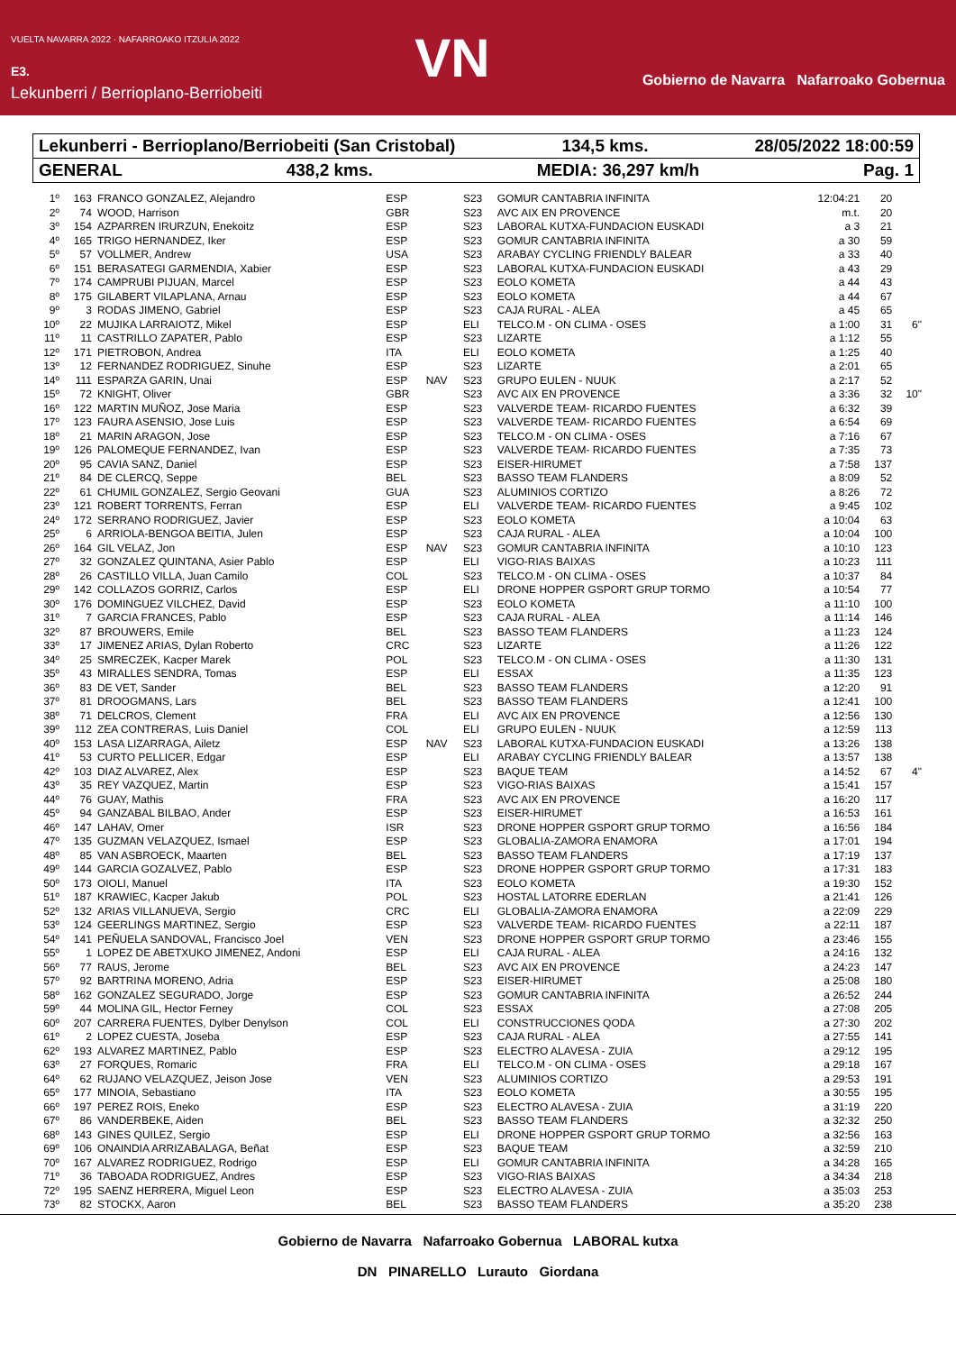VUELTA NAVARRA 2022 · NAFARROAKO ITZULIA 2022
E3.
Lekunberri / Berrioplano-Berriobeiti
VN
Gobierno de Navarra Nafarroako Gobernua
Lekunberri - Berrioplano/Berriobeiti (San Cristobal) 134,5 kms. 28/05/2022 18:00:59
GENERAL 438,2 kms. MEDIA: 36,297 km/h Pag. 1
| 1º | 163 | FRANCO GONZALEZ, Alejandro | ESP | | S23 | GOMUR CANTABRIA INFINITA | 12:04:21 | 20 | |
| 2º | 74 | WOOD, Harrison | GBR | | S23 | AVC AIX EN PROVENCE | m.t. | 20 | |
| 3º | 154 | AZPARREN IRURZUN, Enekoitz | ESP | | S23 | LABORAL KUTXA-FUNDACION EUSKADI | a 3 | 21 | |
| 4º | 165 | TRIGO HERNANDEZ, Iker | ESP | | S23 | GOMUR CANTABRIA INFINITA | a 30 | 59 | |
| 5º | 57 | VOLLMER, Andrew | USA | | S23 | ARABAY CYCLING FRIENDLY BALEAR | a 33 | 40 | |
| 6º | 151 | BERASATEGI GARMENDIA, Xabier | ESP | | S23 | LABORAL KUTXA-FUNDACION EUSKADI | a 43 | 29 | |
| 7º | 174 | CAMPRUBI PIJUAN, Marcel | ESP | | S23 | EOLO KOMETA | a 44 | 43 | |
| 8º | 175 | GILABERT VILAPLANA, Arnau | ESP | | S23 | EOLO KOMETA | a 44 | 67 | |
| 9º | 3 | RODAS JIMENO, Gabriel | ESP | | S23 | CAJA RURAL - ALEA | a 45 | 65 | |
| 10º | 22 | MUJIKA LARRAIOTZ, Mikel | ESP | | ELI | TELCO.M - ON CLIMA - OSES | a 1:00 | 31 | 6" |
| 11º | 11 | CASTRILLO ZAPATER, Pablo | ESP | | S23 | LIZARTE | a 1:12 | 55 | |
| 12º | 171 | PIETROBON, Andrea | ITA | | ELI | EOLO KOMETA | a 1:25 | 40 | |
| 13º | 12 | FERNANDEZ RODRIGUEZ, Sinuhe | ESP | | S23 | LIZARTE | a 2:01 | 65 | |
| 14º | 111 | ESPARZA GARIN, Unai | ESP | NAV | S23 | GRUPO EULEN - NUUK | a 2:17 | 52 | |
| 15º | 72 | KNIGHT, Oliver | GBR | | S23 | AVC AIX EN PROVENCE | a 3:36 | 32 | 10" |
| 16º | 122 | MARTIN MUÑOZ, Jose Maria | ESP | | S23 | VALVERDE TEAM- RICARDO FUENTES | a 6:32 | 39 | |
| 17º | 123 | FAURA ASENSIO, Jose Luis | ESP | | S23 | VALVERDE TEAM- RICARDO FUENTES | a 6:54 | 69 | |
| 18º | 21 | MARIN ARAGON, Jose | ESP | | S23 | TELCO.M - ON CLIMA - OSES | a 7:16 | 67 | |
| 19º | 126 | PALOMEQUE FERNANDEZ, Ivan | ESP | | S23 | VALVERDE TEAM- RICARDO FUENTES | a 7:35 | 73 | |
| 20º | 95 | CAVIA SANZ, Daniel | ESP | | S23 | EISER-HIRUMET | a 7:58 | 137 | |
| 21º | 84 | DE CLERCQ, Seppe | BEL | | S23 | BASSO TEAM FLANDERS | a 8:09 | 52 | |
| 22º | 61 | CHUMIL GONZALEZ, Sergio Geovani | GUA | | S23 | ALUMINIOS CORTIZO | a 8:26 | 72 | |
| 23º | 121 | ROBERT TORRENTS, Ferran | ESP | | ELI | VALVERDE TEAM- RICARDO FUENTES | a 9:45 | 102 | |
| 24º | 172 | SERRANO RODRIGUEZ, Javier | ESP | | S23 | EOLO KOMETA | a 10:04 | 63 | |
| 25º | 6 | ARRIOLA-BENGOA BEITIA, Julen | ESP | | S23 | CAJA RURAL - ALEA | a 10:04 | 100 | |
| 26º | 164 | GIL VELAZ, Jon | ESP | NAV | S23 | GOMUR CANTABRIA INFINITA | a 10:10 | 123 | |
| 27º | 32 | GONZALEZ QUINTANA, Asier Pablo | ESP | | ELI | VIGO-RIAS BAIXAS | a 10:23 | 111 | |
| 28º | 26 | CASTILLO VILLA, Juan Camilo | COL | | S23 | TELCO.M - ON CLIMA - OSES | a 10:37 | 84 | |
| 29º | 142 | COLLAZOS GORRIZ, Carlos | ESP | | ELI | DRONE HOPPER GSPORT GRUP TORMO | a 10:54 | 77 | |
| 30º | 176 | DOMINGUEZ VILCHEZ, David | ESP | | S23 | EOLO KOMETA | a 11:10 | 100 | |
| 31º | 7 | GARCIA FRANCES, Pablo | ESP | | S23 | CAJA RURAL - ALEA | a 11:14 | 146 | |
| 32º | 87 | BROUWERS, Emile | BEL | | S23 | BASSO TEAM FLANDERS | a 11:23 | 124 | |
| 33º | 17 | JIMENEZ ARIAS, Dylan Roberto | CRC | | S23 | LIZARTE | a 11:26 | 122 | |
| 34º | 25 | SMRECZEK, Kacper Marek | POL | | S23 | TELCO.M - ON CLIMA - OSES | a 11:30 | 131 | |
| 35º | 43 | MIRALLES SENDRA, Tomas | ESP | | ELI | ESSAX | a 11:35 | 123 | |
| 36º | 83 | DE VET, Sander | BEL | | S23 | BASSO TEAM FLANDERS | a 12:20 | 91 | |
| 37º | 81 | DROOGMANS, Lars | BEL | | S23 | BASSO TEAM FLANDERS | a 12:41 | 100 | |
| 38º | 71 | DELCROS, Clement | FRA | | ELI | AVC AIX EN PROVENCE | a 12:56 | 130 | |
| 39º | 112 | ZEA CONTRERAS, Luis Daniel | COL | | ELI | GRUPO EULEN - NUUK | a 12:59 | 113 | |
| 40º | 153 | LASA LIZARRAGA, Ailetz | ESP | NAV | S23 | LABORAL KUTXA-FUNDACION EUSKADI | a 13:26 | 138 | |
| 41º | 53 | CURTO PELLICER, Edgar | ESP | | ELI | ARABAY CYCLING FRIENDLY BALEAR | a 13:57 | 138 | |
| 42º | 103 | DIAZ ALVAREZ, Alex | ESP | | S23 | BAQUE TEAM | a 14:52 | 67 | 4" |
| 43º | 35 | REY VAZQUEZ, Martin | ESP | | S23 | VIGO-RIAS BAIXAS | a 15:41 | 157 | |
| 44º | 76 | GUAY, Mathis | FRA | | S23 | AVC AIX EN PROVENCE | a 16:20 | 117 | |
| 45º | 94 | GANZABAL BILBAO, Ander | ESP | | S23 | EISER-HIRUMET | a 16:53 | 161 | |
| 46º | 147 | LAHAV, Omer | ISR | | S23 | DRONE HOPPER GSPORT GRUP TORMO | a 16:56 | 184 | |
| 47º | 135 | GUZMAN VELAZQUEZ, Ismael | ESP | | S23 | GLOBALIA-ZAMORA ENAMORA | a 17:01 | 194 | |
| 48º | 85 | VAN ASBROECK, Maarten | BEL | | S23 | BASSO TEAM FLANDERS | a 17:19 | 137 | |
| 49º | 144 | GARCIA GOZALVEZ, Pablo | ESP | | S23 | DRONE HOPPER GSPORT GRUP TORMO | a 17:31 | 183 | |
| 50º | 173 | OIOLI, Manuel | ITA | | S23 | EOLO KOMETA | a 19:30 | 152 | |
| 51º | 187 | KRAWIEC, Kacper Jakub | POL | | S23 | HOSTAL LATORRE EDERLAN | a 21:41 | 126 | |
| 52º | 132 | ARIAS VILLANUEVA, Sergio | CRC | | ELI | GLOBALIA-ZAMORA ENAMORA | a 22:09 | 229 | |
| 53º | 124 | GEERLINGS MARTINEZ, Sergio | ESP | | S23 | VALVERDE TEAM- RICARDO FUENTES | a 22:11 | 187 | |
| 54º | 141 | PEÑUELA SANDOVAL, Francisco Joel | VEN | | S23 | DRONE HOPPER GSPORT GRUP TORMO | a 23:46 | 155 | |
| 55º | 1 | LOPEZ DE ABETXUKO JIMENEZ, Andoni | ESP | | ELI | CAJA RURAL - ALEA | a 24:16 | 132 | |
| 56º | 77 | RAUS, Jerome | BEL | | S23 | AVC AIX EN PROVENCE | a 24:23 | 147 | |
| 57º | 92 | BARTRINA MORENO, Adria | ESP | | S23 | EISER-HIRUMET | a 25:08 | 180 | |
| 58º | 162 | GONZALEZ SEGURADO, Jorge | ESP | | S23 | GOMUR CANTABRIA INFINITA | a 26:52 | 244 | |
| 59º | 44 | MOLINA GIL, Hector Ferney | COL | | S23 | ESSAX | a 27:08 | 205 | |
| 60º | 207 | CARRERA FUENTES, Dylber Denylson | COL | | ELI | CONSTRUCCIONES QODA | a 27:30 | 202 | |
| 61º | 2 | LOPEZ CUESTA, Joseba | ESP | | S23 | CAJA RURAL - ALEA | a 27:55 | 141 | |
| 62º | 193 | ALVAREZ MARTINEZ, Pablo | ESP | | S23 | ELECTRO ALAVESA - ZUIA | a 29:12 | 195 | |
| 63º | 27 | FORQUES, Romaric | FRA | | ELI | TELCO.M - ON CLIMA - OSES | a 29:18 | 167 | |
| 64º | 62 | RUJANO VELAZQUEZ, Jeison Jose | VEN | | S23 | ALUMINIOS CORTIZO | a 29:53 | 191 | |
| 65º | 177 | MINOIA, Sebastiano | ITA | | S23 | EOLO KOMETA | a 30:55 | 195 | |
| 66º | 197 | PEREZ ROIS, Eneko | ESP | | S23 | ELECTRO ALAVESA - ZUIA | a 31:19 | 220 | |
| 67º | 86 | VANDERBEKE, Aiden | BEL | | S23 | BASSO TEAM FLANDERS | a 32:32 | 250 | |
| 68º | 143 | GINES QUILEZ, Sergio | ESP | | ELI | DRONE HOPPER GSPORT GRUP TORMO | a 32:56 | 163 | |
| 69º | 106 | ONAINDIA ARRIZABALAGA, Beñat | ESP | | S23 | BAQUE TEAM | a 32:59 | 210 | |
| 70º | 167 | ALVAREZ RODRIGUEZ, Rodrigo | ESP | | ELI | GOMUR CANTABRIA INFINITA | a 34:28 | 165 | |
| 71º | 36 | TABOADA RODRIGUEZ, Andres | ESP | | S23 | VIGO-RIAS BAIXAS | a 34:34 | 218 | |
| 72º | 195 | SAENZ HERRERA, Miguel Leon | ESP | | S23 | ELECTRO ALAVESA - ZUIA | a 35:03 | 253 | |
| 73º | 82 | STOCKX, Aaron | BEL | | S23 | BASSO TEAM FLANDERS | a 35:20 | 238 | |
Gobierno de Navarra Nafarroako Gobernua LABORAL kutxa
DN PINARELLO Lurauto Giordana